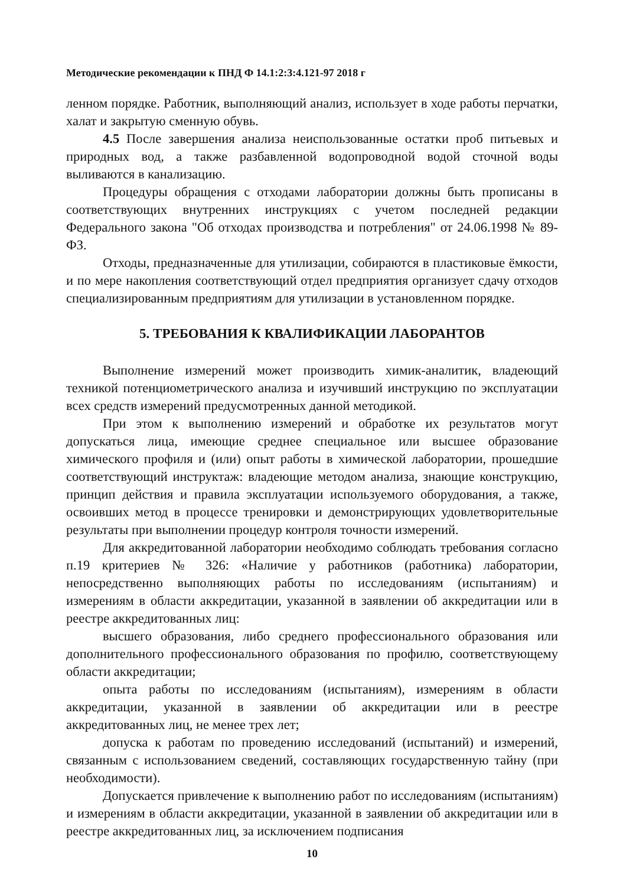Методические рекомендации к ПНД Ф 14.1:2:3:4.121-97 2018 г
ленном порядке. Работник, выполняющий анализ, использует в ходе работы перчатки, халат и закрытую сменную обувь.
4.5 После завершения анализа неиспользованные остатки проб питьевых и природных вод, а также разбавленной водопроводной водой сточной воды выливаются в канализацию.
Процедуры обращения с отходами лаборатории должны быть прописаны в соответствующих внутренних инструкциях с учетом последней редакции Федерального закона "Об отходах производства и потребления" от 24.06.1998 № 89-ФЗ.
Отходы, предназначенные для утилизации, собираются в пластиковые ёмкости, и по мере накопления соответствующий отдел предприятия организует сдачу отходов специализированным предприятиям для утилизации в установленном порядке.
5. ТРЕБОВАНИЯ К КВАЛИФИКАЦИИ ЛАБОРАНТОВ
Выполнение измерений может производить химик-аналитик, владеющий техникой потенциометрического анализа и изучивший инструкцию по эксплуатации всех средств измерений предусмотренных данной методикой.
При этом к выполнению измерений и обработке их результатов могут допускаться лица, имеющие среднее специальное или высшее образование химического профиля и (или) опыт работы в химической лаборатории, прошедшие соответствующий инструктаж: владеющие методом анализа, знающие конструкцию, принцип действия и правила эксплуатации используемого оборудования, а также, освоивших метод в процессе тренировки и демонстрирующих удовлетворительные результаты при выполнении процедур контроля точности измерений.
Для аккредитованной лаборатории необходимо соблюдать требования согласно п.19 критериев № 326: «Наличие у работников (работника) лаборатории, непосредственно выполняющих работы по исследованиям (испытаниям) и измерениям в области аккредитации, указанной в заявлении об аккредитации или в реестре аккредитованных лиц:
высшего образования, либо среднего профессионального образования или дополнительного профессионального образования по профилю, соответствующему области аккредитации;
опыта работы по исследованиям (испытаниям), измерениям в области аккредитации, указанной в заявлении об аккредитации или в реестре аккредитованных лиц, не менее трех лет;
допуска к работам по проведению исследований (испытаний) и измерений, связанным с использованием сведений, составляющих государственную тайну (при необходимости).
Допускается привлечение к выполнению работ по исследованиям (испытаниям) и измерениям в области аккредитации, указанной в заявлении об аккредитации или в реестре аккредитованных лиц, за исключением подписания
10